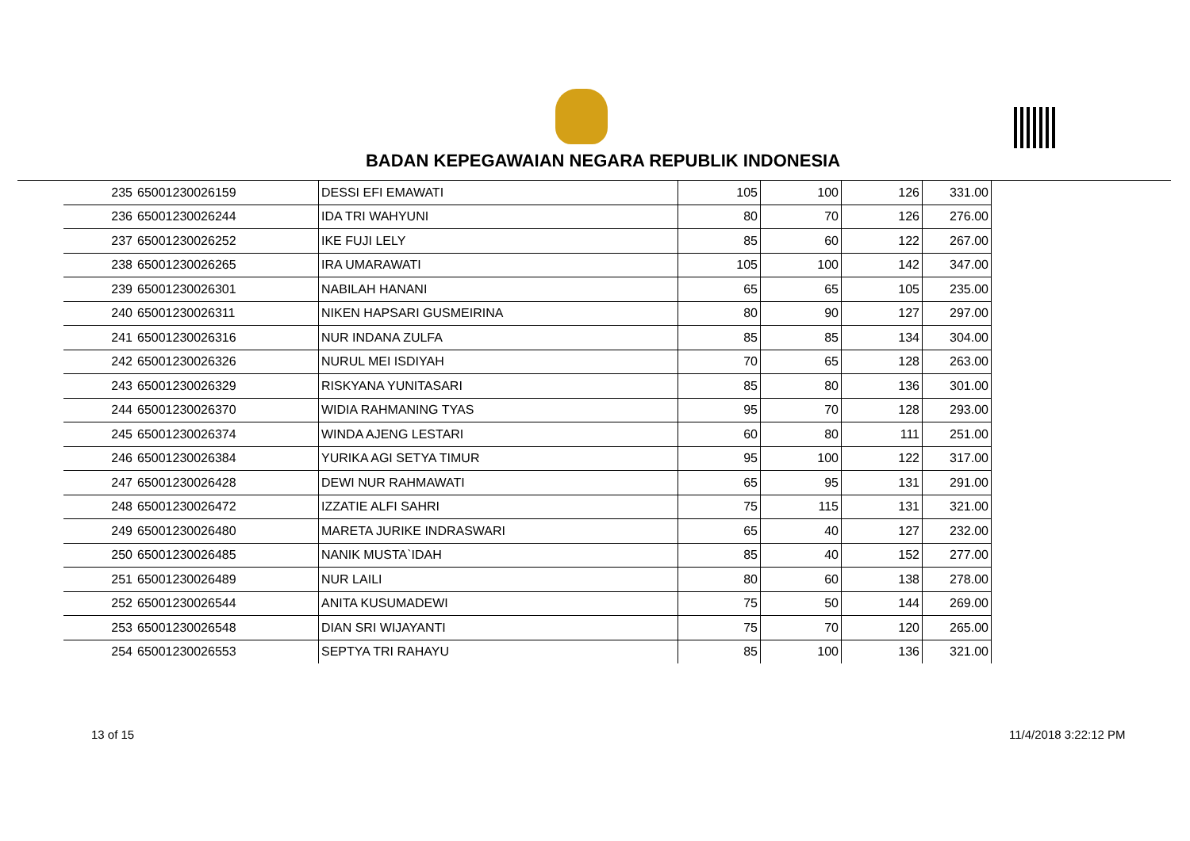BADAN KEPEGAWAIAN NEGARA REPUBLIK INDONESIA
| 235 | 65001230026159 | DESSI EFI EMAWATI | 105 | 100 | 126 | 331.00 |
| 236 | 65001230026244 | IDA TRI WAHYUNI | 80 | 70 | 126 | 276.00 |
| 237 | 65001230026252 | IKE FUJI LELY | 85 | 60 | 122 | 267.00 |
| 238 | 65001230026265 | IRA UMARAWATI | 105 | 100 | 142 | 347.00 |
| 239 | 65001230026301 | NABILAH HANANI | 65 | 65 | 105 | 235.00 |
| 240 | 65001230026311 | NIKEN HAPSARI GUSMEIRINA | 80 | 90 | 127 | 297.00 |
| 241 | 65001230026316 | NUR INDANA ZULFA | 85 | 85 | 134 | 304.00 |
| 242 | 65001230026326 | NURUL MEI ISDIYAH | 70 | 65 | 128 | 263.00 |
| 243 | 65001230026329 | RISKYANA YUNITASARI | 85 | 80 | 136 | 301.00 |
| 244 | 65001230026370 | WIDIA RAHMANING TYAS | 95 | 70 | 128 | 293.00 |
| 245 | 65001230026374 | WINDA AJENG LESTARI | 60 | 80 | 111 | 251.00 |
| 246 | 65001230026384 | YURIKA AGI SETYA TIMUR | 95 | 100 | 122 | 317.00 |
| 247 | 65001230026428 | DEWI NUR RAHMAWATI | 65 | 95 | 131 | 291.00 |
| 248 | 65001230026472 | IZZATIE ALFI SAHRI | 75 | 115 | 131 | 321.00 |
| 249 | 65001230026480 | MARETA JURIKE INDRASWARI | 65 | 40 | 127 | 232.00 |
| 250 | 65001230026485 | NANIK MUSTA`IDAH | 85 | 40 | 152 | 277.00 |
| 251 | 65001230026489 | NUR LAILI | 80 | 60 | 138 | 278.00 |
| 252 | 65001230026544 | ANITA KUSUMADEWI | 75 | 50 | 144 | 269.00 |
| 253 | 65001230026548 | DIAN SRI WIJAYANTI | 75 | 70 | 120 | 265.00 |
| 254 | 65001230026553 | SEPTYA TRI RAHAYU | 85 | 100 | 136 | 321.00 |
13 of 15 11/4/2018 3:22:12 PM